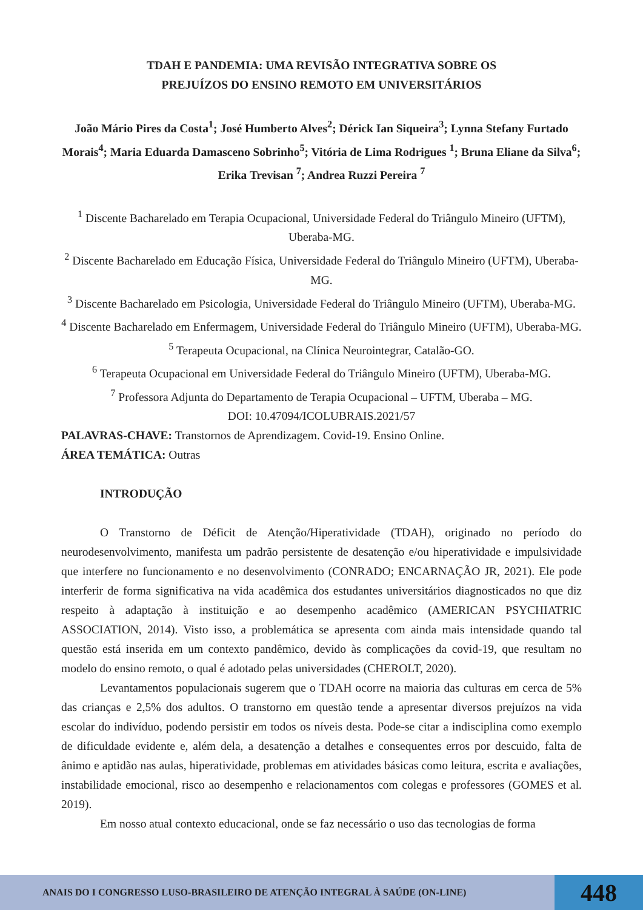TDAH E PANDEMIA: UMA REVISÃO INTEGRATIVA SOBRE OS
PREJUÍZOS DO ENSINO REMOTO EM UNIVERSITÁRIOS
João Mário Pires da Costa<sup>1</sup>; José Humberto Alves<sup>2</sup>; Dérick Ian Siqueira<sup>3</sup>; Lynna Stefany Furtado Morais<sup>4</sup>; Maria Eduarda Damasceno Sobrinho<sup>5</sup>; Vitória de Lima Rodrigues <sup>1</sup>; Bruna Eliane da Silva<sup>6</sup>; Erika Trevisan <sup>7</sup>; Andrea Ruzzi Pereira <sup>7</sup>
<sup>1</sup> Discente Bacharelado em Terapia Ocupacional, Universidade Federal do Triângulo Mineiro (UFTM), Uberaba-MG.
<sup>2</sup> Discente Bacharelado em Educação Física, Universidade Federal do Triângulo Mineiro (UFTM), Uberaba-MG.
<sup>3</sup> Discente Bacharelado em Psicologia, Universidade Federal do Triângulo Mineiro (UFTM), Uberaba-MG.
<sup>4</sup> Discente Bacharelado em Enfermagem, Universidade Federal do Triângulo Mineiro (UFTM), Uberaba-MG.
<sup>5</sup> Terapeuta Ocupacional, na Clínica Neurointegrar, Catalão-GO.
<sup>6</sup> Terapeuta Ocupacional em Universidade Federal do Triângulo Mineiro (UFTM), Uberaba-MG.
<sup>7</sup> Professora Adjunta do Departamento de Terapia Ocupacional – UFTM, Uberaba – MG.
DOI: 10.47094/ICOLUBRAIS.2021/57
PALAVRAS-CHAVE: Transtornos de Aprendizagem. Covid-19. Ensino Online.
ÁREA TEMÁTICA: Outras
INTRODUÇÃO
O Transtorno de Déficit de Atenção/Hiperatividade (TDAH), originado no período do neurodesenvolvimento, manifesta um padrão persistente de desatenção e/ou hiperatividade e impulsividade que interfere no funcionamento e no desenvolvimento (CONRADO; ENCARNAÇÃO JR, 2021). Ele pode interferir de forma significativa na vida acadêmica dos estudantes universitários diagnosticados no que diz respeito à adaptação à instituição e ao desempenho acadêmico (AMERICAN PSYCHIATRIC ASSOCIATION, 2014). Visto isso, a problemática se apresenta com ainda mais intensidade quando tal questão está inserida em um contexto pandêmico, devido às complicações da covid-19, que resultam no modelo do ensino remoto, o qual é adotado pelas universidades (CHEROLT, 2020).
Levantamentos populacionais sugerem que o TDAH ocorre na maioria das culturas em cerca de 5% das crianças e 2,5% dos adultos. O transtorno em questão tende a apresentar diversos prejuízos na vida escolar do indivíduo, podendo persistir em todos os níveis desta. Pode-se citar a indisciplina como exemplo de dificuldade evidente e, além dela, a desatenção a detalhes e consequentes erros por descuido, falta de ânimo e aptidão nas aulas, hiperatividade, problemas em atividades básicas como leitura, escrita e avaliações, instabilidade emocional, risco ao desempenho e relacionamentos com colegas e professores (GOMES et al. 2019).
Em nosso atual contexto educacional, onde se faz necessário o uso das tecnologias de forma
ANAIS DO I CONGRESSO LUSO-BRASILEIRO DE ATENÇÃO INTEGRAL À SAÚDE (ON-LINE)
448